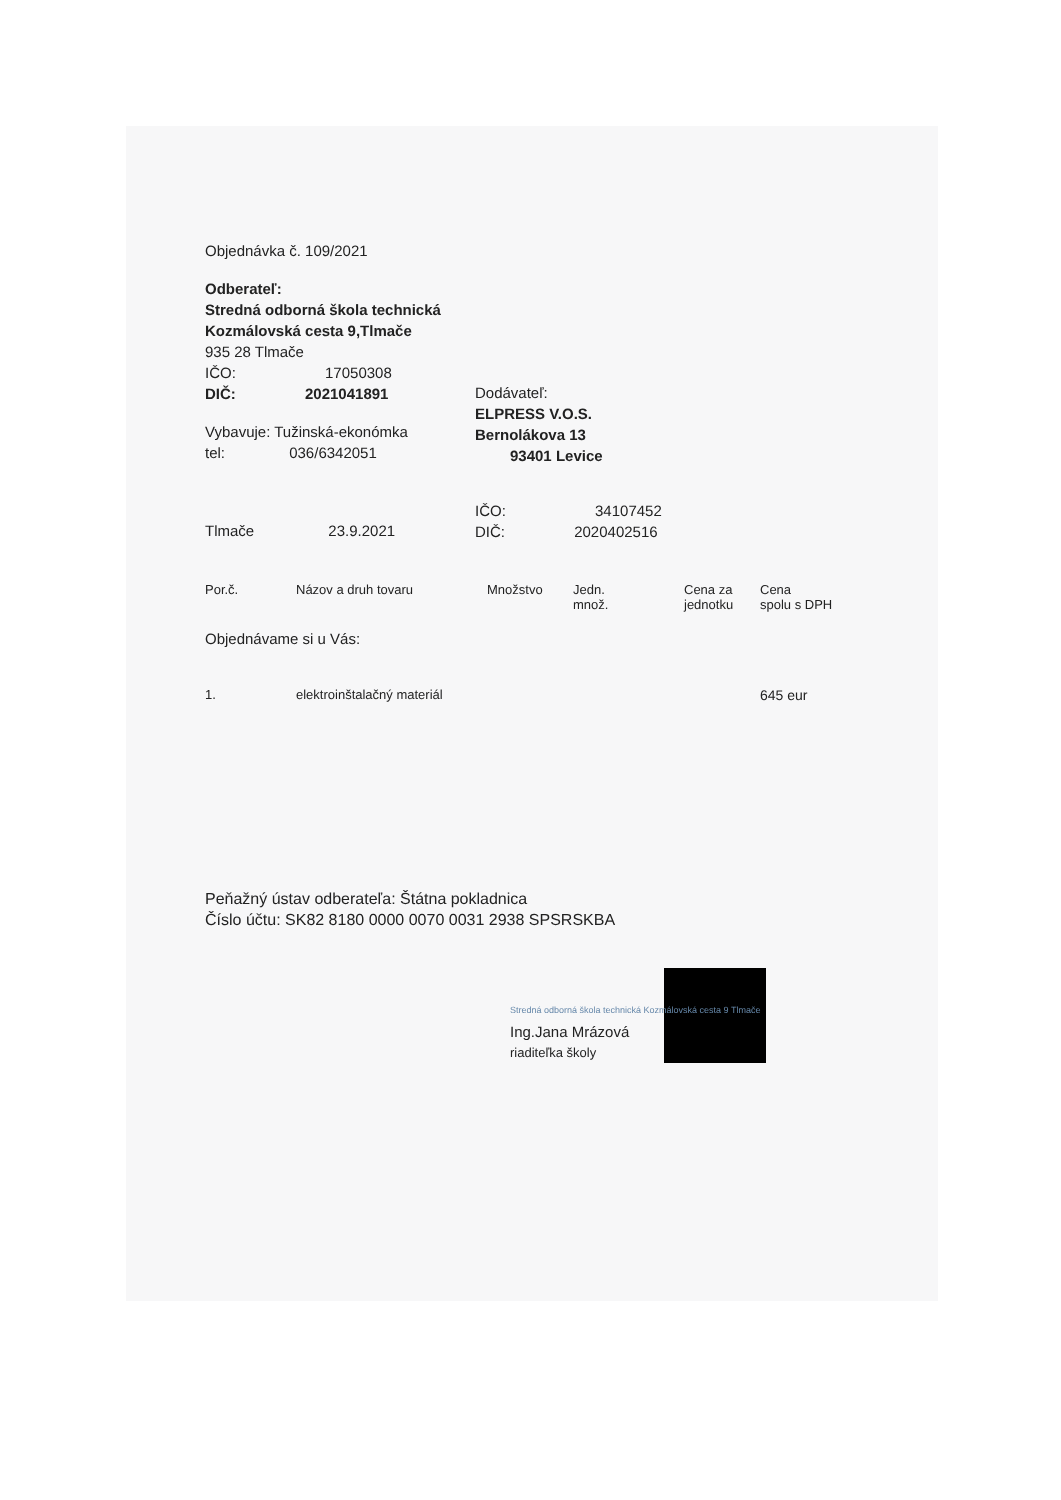Objednávka č. 109/2021
Odberateľ:
Stredná odborná škola technická
Kozmálovská cesta 9,Tlmače
935 28 Tlmače
IČO: 17050308
DIČ: 2021041891
Vybavuje: Tužinská-ekonómka
tel: 036/6342051
Dodávateľ:
ELPRESS V.O.S.
Bernolákova 13
93401 Levice
Tlmače 23.9.2021
IČO: 34107452
DIČ: 2020402516
| Por.č. | Názov a druh tovaru | Množstvo | Jedn. množ. | Cena za jednotku | Cena spolu s DPH |
| --- | --- | --- | --- | --- | --- |
| Objednávame si u Vás: | | | | | |
| 1. | elektroinštalačný materiál | | | | 645 eur |
Peňažný ústav odberateľa: Štátna pokladnica
Číslo účtu: SK82 8180 0000 0070 0031 2938 SPSRSKBA
Stredná odborná škola technická Kozmálovská cesta 9 Tlmače
Ing.Jana Mrázová
riaditeľka školy